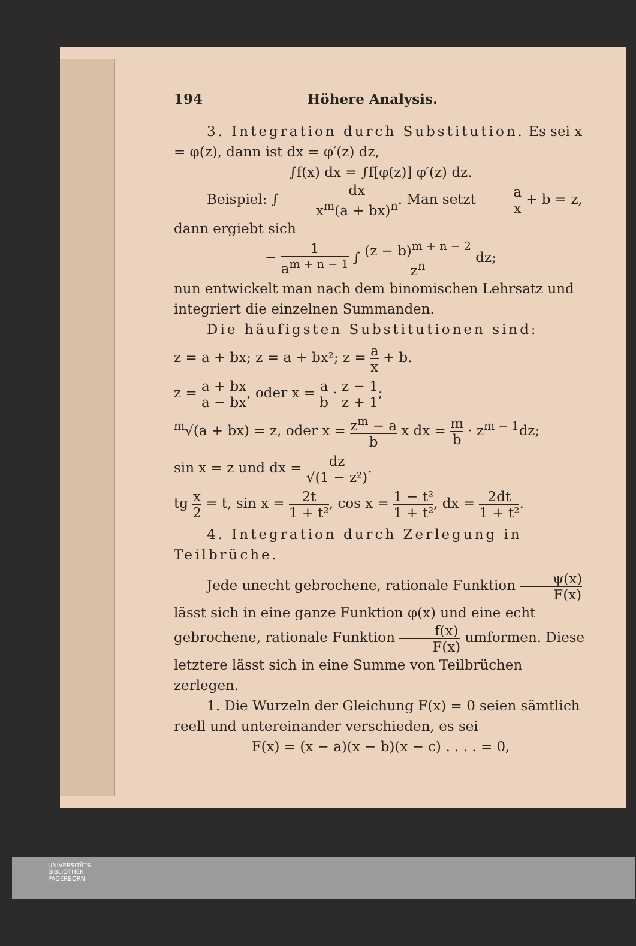194 Höhere Analysis.
3. Integration durch Substitution. Es sei x = φ(z), dann ist dx = φ′(z) dz,
∫f(x) dx = ∫f[φ(z)] φ′(z) dz.
Beispiel: ∫ dx x<sup>m</sup>(a + bx)<sup>n</sup>. Man setzt a x + b = z,
dann ergiebt sich
− 1 a<sup>m + n − 1</sup> ∫ (z − b)<sup>m + n − 2</sup> z<sup>n</sup> dz;
nun entwickelt man nach dem binomischen Lehrsatz und integriert die einzelnen Summanden.
Die häufigsten Substitutionen sind:
z = a + bx; z = a + bx²; z = a x + b.
z = a + bx a − bx, oder x = a b · z − 1 z + 1;
<sup>m</sup>√(a + bx) = z, oder x = z<sup>m</sup> − a b x dx = m b · z<sup>m − 1</sup>dz;
sin x = z und dx = dz √(1 − z²).
tg x 2 = t, sin x = 2t 1 + t², cos x = 1 − t² 1 + t², dx = 2dt 1 + t².
4. Integration durch Zerlegung in Teilbrüche.
Jede unecht gebrochene, rationale Funktion ψ(x) F(x) lässt sich in eine ganze Funktion φ(x) und eine echt gebrochene, rationale Funktion f(x) F(x) umformen. Diese letztere lässt sich in eine Summe von Teilbrüchen zerlegen.
1. Die Wurzeln der Gleichung F(x) = 0 seien sämtlich reell und untereinander verschieden, es sei
F(x) = (x − a)(x − b)(x − c) . . . . = 0,
UNIVERSITÄTS-
BIBLIOTHEK
PADERBORN